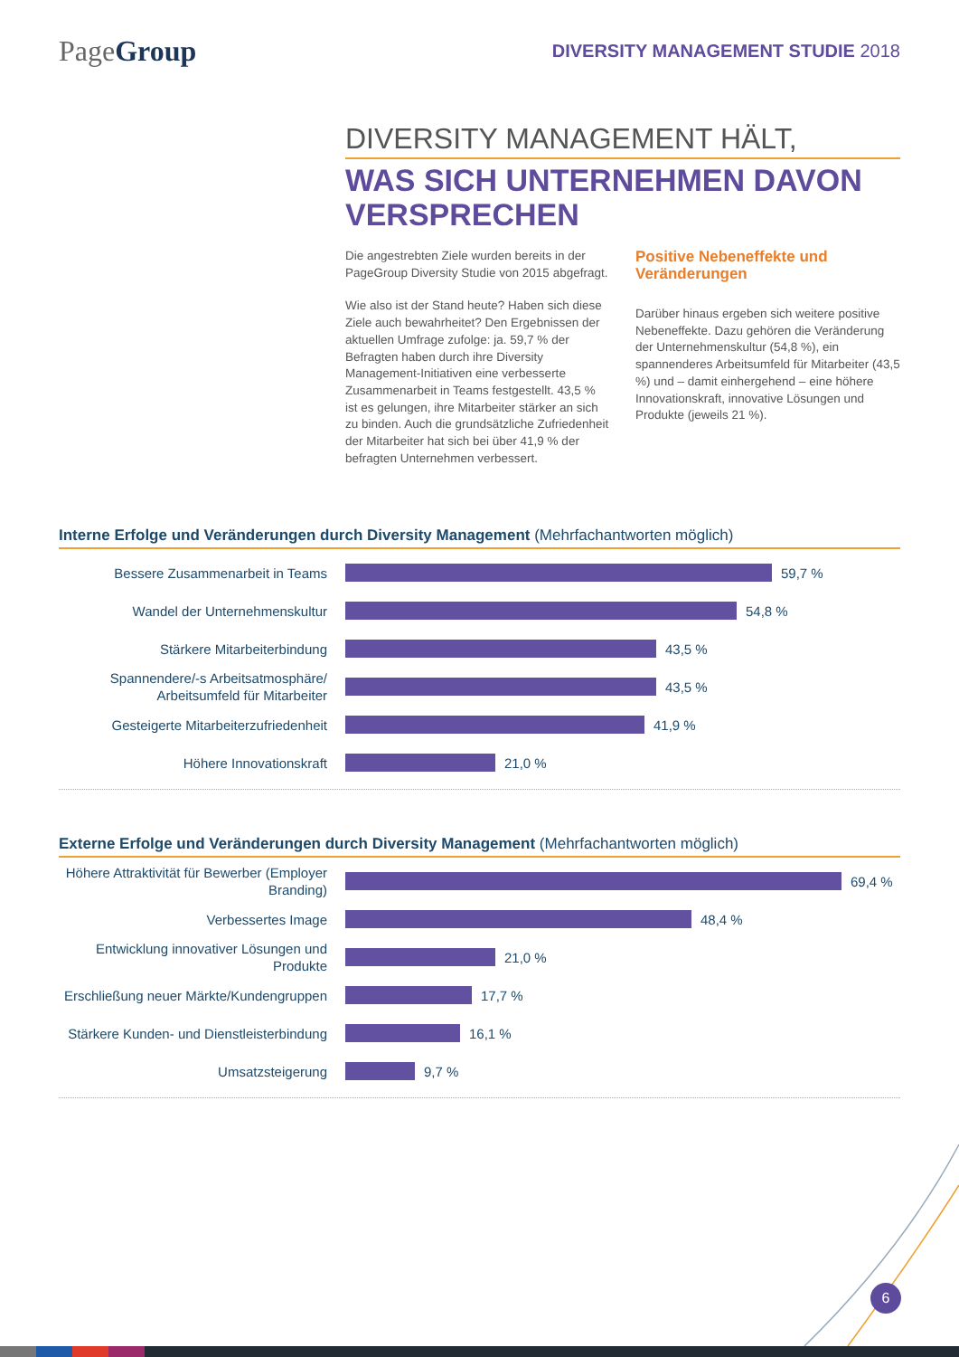PageGroup
DIVERSITY MANAGEMENT STUDIE 2018
DIVERSITY MANAGEMENT HÄLT,
WAS SICH UNTERNEHMEN DAVON VERSPRECHEN
Die angestrebten Ziele wurden bereits in der PageGroup Diversity Studie von 2015 abgefragt.
Wie also ist der Stand heute? Haben sich diese Ziele auch bewahrheitet? Den Ergebnissen der aktuellen Umfrage zufolge: ja. 59,7 % der Befragten haben durch ihre Diversity Management-Initiativen eine verbesserte Zusammenarbeit in Teams festgestellt. 43,5 % ist es gelungen, ihre Mitarbeiter stärker an sich zu binden. Auch die grundsätzliche Zufriedenheit der Mitarbeiter hat sich bei über 41,9 % der befragten Unternehmen verbessert.
Positive Nebeneffekte und Veränderungen
Darüber hinaus ergeben sich weitere positive Nebeneffekte. Dazu gehören die Veränderung der Unternehmenskultur (54,8 %), ein spannenderes Arbeitsumfeld für Mitarbeiter (43,5 %) und – damit einhergehend – eine höhere Innovationskraft, innovative Lösungen und Produkte (jeweils 21 %).
Interne Erfolge und Veränderungen durch Diversity Management (Mehrfachantworten möglich)
Bessere Zusammenarbeit in Teams
59,7 %
Wandel der Unternehmenskultur
54,8 %
Stärkere Mitarbeiterbindung
43,5 %
Spannendere/-s Arbeitsatmosphäre/ Arbeitsumfeld für Mitarbeiter
43,5 %
Gesteigerte Mitarbeiterzufriedenheit
41,9 %
Höhere Innovationskraft
21,0 %
Externe Erfolge und Veränderungen durch Diversity Management (Mehrfachantworten möglich)
Höhere Attraktivität für Bewerber (Employer Branding)
69,4 %
Verbessertes Image
48,4 %
Entwicklung innovativer Lösungen und Produkte
21,0 %
Erschließung neuer Märkte/Kundengruppen
17,7 %
Stärkere Kunden- und Dienstleisterbindung
16,1 %
Umsatzsteigerung
9,7 %
6